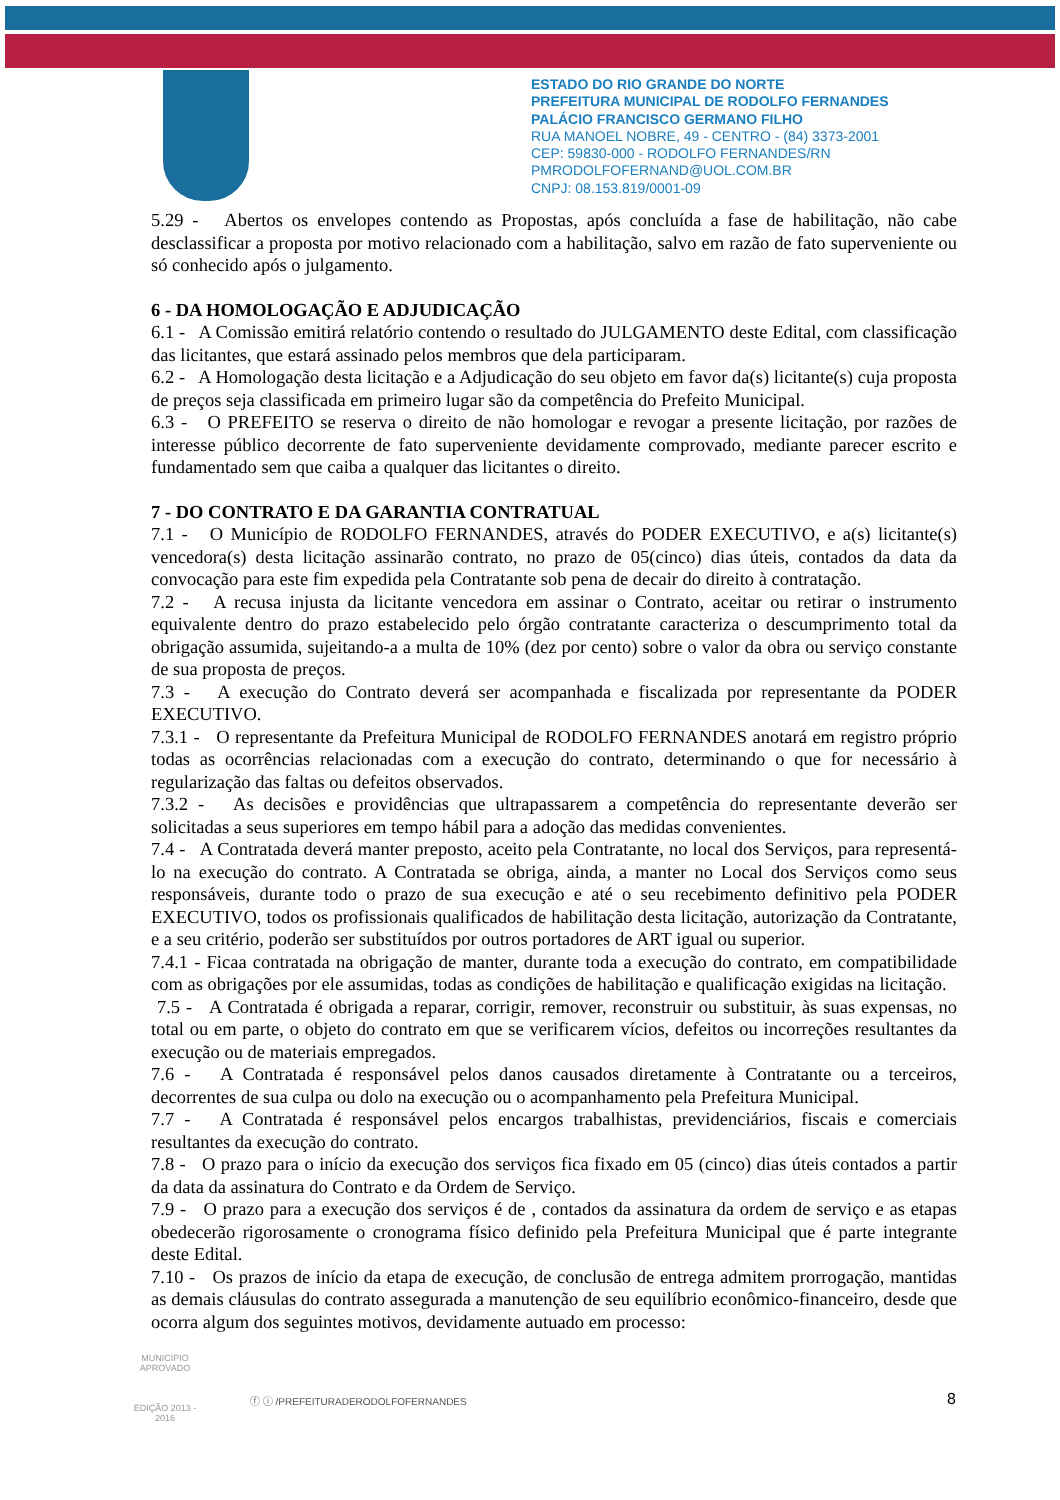ESTADO DO RIO GRANDE DO NORTE
PREFEITURA MUNICIPAL DE RODOLFO FERNANDES
PALÁCIO FRANCISCO GERMANO FILHO
RUA MANOEL NOBRE, 49 - CENTRO - (84) 3373-2001
CEP: 59830-000 - RODOLFO FERNANDES/RN
PMRODOLFOFERNAND@UOL.COM.BR
CNPJ: 08.153.819/0001-09
5.29 - Abertos os envelopes contendo as Propostas, após concluída a fase de habilitação, não cabe desclassificar a proposta por motivo relacionado com a habilitação, salvo em razão de fato superveniente ou só conhecido após o julgamento.
6 - DA HOMOLOGAÇÃO E ADJUDICAÇÃO
6.1 - A Comissão emitirá relatório contendo o resultado do JULGAMENTO deste Edital, com classificação das licitantes, que estará assinado pelos membros que dela participaram.
6.2 - A Homologação desta licitação e a Adjudicação do seu objeto em favor da(s) licitante(s) cuja proposta de preços seja classificada em primeiro lugar são da competência do Prefeito Municipal.
6.3 - O PREFEITO se reserva o direito de não homologar e revogar a presente licitação, por razões de interesse público decorrente de fato superveniente devidamente comprovado, mediante parecer escrito e fundamentado sem que caiba a qualquer das licitantes o direito.
7 - DO CONTRATO E DA GARANTIA CONTRATUAL
7.1 - O Município de RODOLFO FERNANDES, através do PODER EXECUTIVO, e a(s) licitante(s) vencedora(s) desta licitação assinarão contrato, no prazo de 05(cinco) dias úteis, contados da data da convocação para este fim expedida pela Contratante sob pena de decair do direito à contratação.
7.2 - A recusa injusta da licitante vencedora em assinar o Contrato, aceitar ou retirar o instrumento equivalente dentro do prazo estabelecido pelo órgão contratante caracteriza o descumprimento total da obrigação assumida, sujeitando-a a multa de 10% (dez por cento) sobre o valor da obra ou serviço constante de sua proposta de preços.
7.3 - A execução do Contrato deverá ser acompanhada e fiscalizada por representante da PODER EXECUTIVO.
7.3.1 - O representante da Prefeitura Municipal de RODOLFO FERNANDES anotará em registro próprio todas as ocorrências relacionadas com a execução do contrato, determinando o que for necessário à regularização das faltas ou defeitos observados.
7.3.2 - As decisões e providências que ultrapassarem a competência do representante deverão ser solicitadas a seus superiores em tempo hábil para a adoção das medidas convenientes.
7.4 - A Contratada deverá manter preposto, aceito pela Contratante, no local dos Serviços, para representá-lo na execução do contrato. A Contratada se obriga, ainda, a manter no Local dos Serviços como seus responsáveis, durante todo o prazo de sua execução e até o seu recebimento definitivo pela PODER EXECUTIVO, todos os profissionais qualificados de habilitação desta licitação, autorização da Contratante, e a seu critério, poderão ser substituídos por outros portadores de ART igual ou superior.
7.4.1 - Ficaa contratada na obrigação de manter, durante toda a execução do contrato, em compatibilidade com as obrigações por ele assumidas, todas as condições de habilitação e qualificação exigidas na licitação.
7.5 - A Contratada é obrigada a reparar, corrigir, remover, reconstruir ou substituir, às suas expensas, no total ou em parte, o objeto do contrato em que se verificarem vícios, defeitos ou incorreções resultantes da execução ou de materiais empregados.
7.6 - A Contratada é responsável pelos danos causados diretamente à Contratante ou a terceiros, decorrentes de sua culpa ou dolo na execução ou o acompanhamento pela Prefeitura Municipal.
7.7 - A Contratada é responsável pelos encargos trabalhistas, previdenciários, fiscais e comerciais resultantes da execução do contrato.
7.8 - O prazo para o início da execução dos serviços fica fixado em 05 (cinco) dias úteis contados a partir da data da assinatura do Contrato e da Ordem de Serviço.
7.9 - O prazo para a execução dos serviços é de , contados da assinatura da ordem de serviço e as etapas obedecerão rigorosamente o cronograma físico definido pela Prefeitura Municipal que é parte integrante deste Edital.
7.10 - Os prazos de início da etapa de execução, de conclusão de entrega admitem prorrogação, mantidas as demais cláusulas do contrato assegurada a manutenção de seu equilíbrio econômico-financeiro, desde que ocorra algum dos seguintes motivos, devidamente autuado em processo:
8
MUNICÍPIO APROVADO
EDIÇÃO 2013 - 2016
ⓕ ⓘ /PREFEITURADERODOLFOFERNANDES